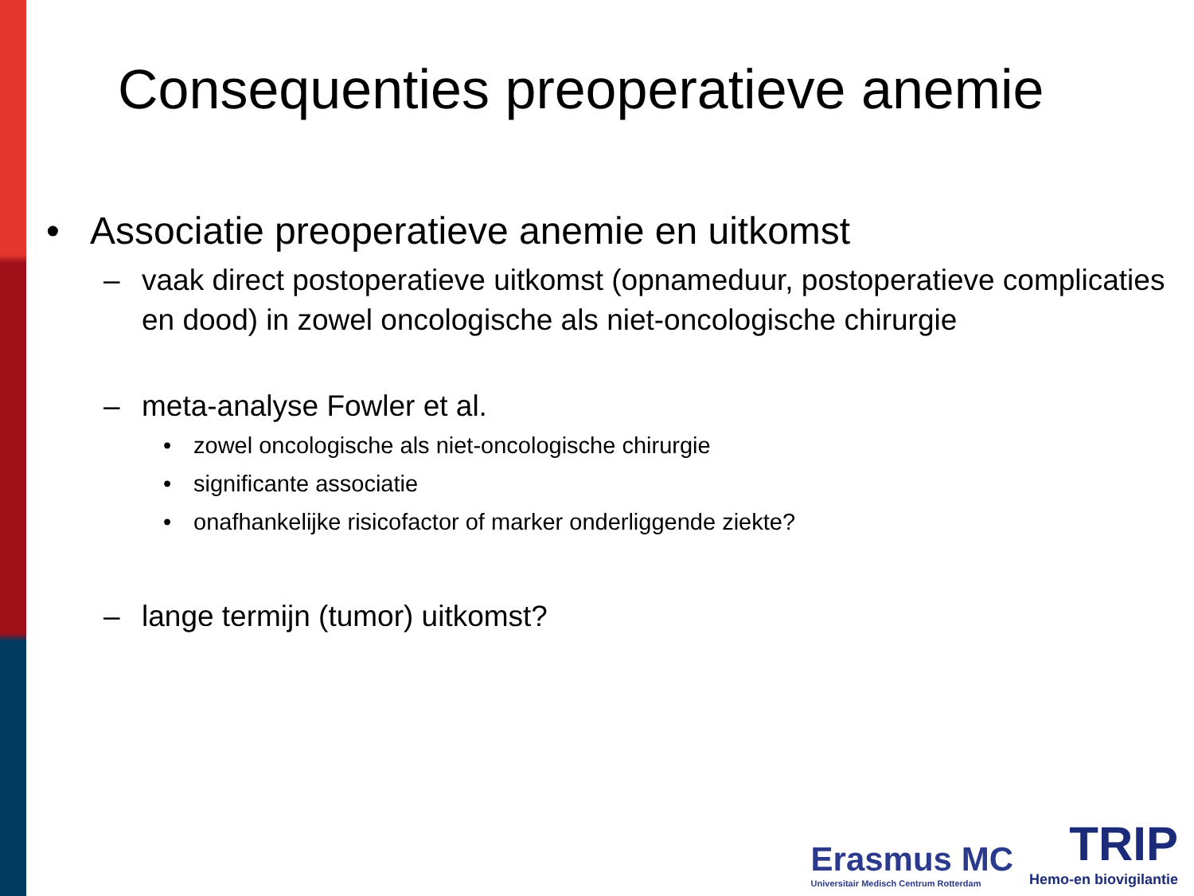Consequenties preoperatieve anemie
• Associatie preoperatieve anemie en uitkomst
– vaak direct postoperatieve uitkomst (opnameduur, postoperatieve complicaties en dood) in zowel oncologische als niet-oncologische chirurgie
– meta-analyse Fowler et al.
• zowel oncologische als niet-oncologische chirurgie
• significante associatie
• onafhankelijke risicofactor of marker onderliggende ziekte?
– lange termijn (tumor) uitkomst?
Erasmus MC
Universitair Medisch Centrum Rotterdam
TRIP
Hemo-en biovigilantie